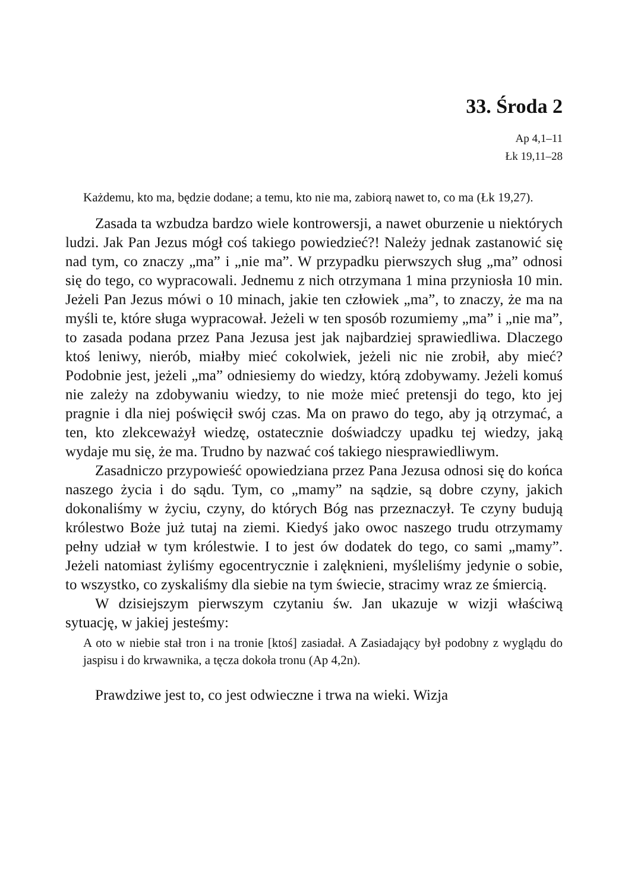33. Środa 2
Ap 4,1–11
Łk 19,11–28
Każdemu, kto ma, będzie dodane; a temu, kto nie ma, zabiorą nawet to, co ma (Łk 19,27).
Zasada ta wzbudza bardzo wiele kontrowersji, a nawet oburzenie u niektórych ludzi. Jak Pan Jezus mógł coś takiego powiedzieć?! Należy jednak zastanowić się nad tym, co znaczy „ma” i „nie ma”. W przypadku pierwszych sług „ma” odnosi się do tego, co wypracowali. Jednemu z nich otrzymana 1 mina przyniosła 10 min. Jeżeli Pan Jezus mówi o 10 minach, jakie ten człowiek „ma”, to znaczy, że ma na myśli te, które sługa wypracował. Jeżeli w ten sposób rozumiemy „ma” i „nie ma”, to zasada podana przez Pana Jezusa jest jak najbardziej sprawiedliwa. Dlaczego ktoś leniwy, nierób, miałby mieć cokolwiek, jeżeli nic nie zrobił, aby mieć? Podobnie jest, jeżeli „ma” odniesiemy do wiedzy, którą zdobywamy. Jeżeli komuś nie zależy na zdobywaniu wiedzy, to nie może mieć pretensji do tego, kto jej pragnie i dla niej poświęcił swój czas. Ma on prawo do tego, aby ją otrzymać, a ten, kto zlekceważył wiedzę, ostatecznie doświadczy upadku tej wiedzy, jaką wydaje mu się, że ma. Trudno by nazwać coś takiego niesprawiedliwym.
Zasadniczo przypowieść opowiedziana przez Pana Jezusa odnosi się do końca naszego życia i do sądu. Tym, co „mamy” na sądzie, są dobre czyny, jakich dokonaliśmy w życiu, czyny, do których Bóg nas przeznaczył. Te czyny budują królestwo Boże już tutaj na ziemi. Kiedyś jako owoc naszego trudu otrzymamy pełny udział w tym królestwie. I to jest ów dodatek do tego, co sami „mamy”. Jeżeli natomiast żyliśmy egocentrycznie i zalęknieni, myśleliśmy jedynie o sobie, to wszystko, co zyskaliśmy dla siebie na tym świecie, stracimy wraz ze śmiercią.
W dzisiejszym pierwszym czytaniu św. Jan ukazuje w wizji właściwą sytuację, w jakiej jesteśmy:
A oto w niebie stał tron i na tronie [ktoś] zasiadał. A Zasiadający był podobny z wyglądu do jaspisu i do krwawnika, a tęcza dokoła tronu (Ap 4,2n).
Prawdziwe jest to, co jest odwieczne i trwa na wieki. Wizja